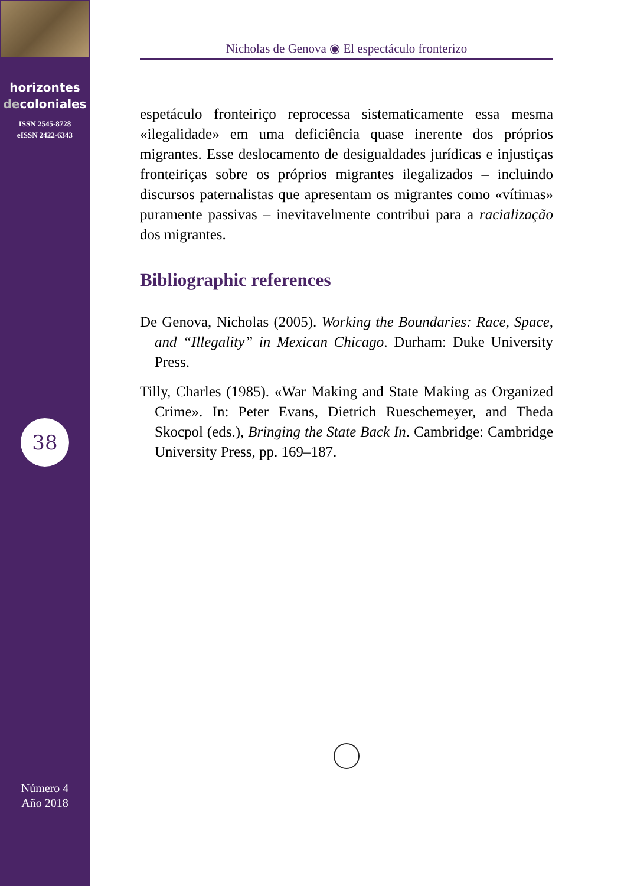horizontes
decoloniales
ISSN 2545-8728
eISSN 2422-6343
38
Número 4
Año 2018
Nicholas de Genova ◉ El espectáculo fronterizo
espetáculo fronteiriço reprocessa sistematicamente essa mesma «ilegalidade» em uma deficiência quase inerente dos próprios migrantes. Esse deslocamento de desigualdades jurídicas e injustiças fronteiriças sobre os próprios migrantes ilegalizados – incluindo discursos paternalistas que apresentam os migrantes como «vítimas» puramente passivas – inevitavelmente contribui para a racialização dos migrantes.
Bibliographic references
De Genova, Nicholas (2005). Working the Boundaries: Race, Space, and “Illegality” in Mexican Chicago. Durham: Duke University Press.
Tilly, Charles (1985). «War Making and State Making as Organized Crime». In: Peter Evans, Dietrich Rueschemeyer, and Theda Skocpol (eds.), Bringing the State Back In. Cambridge: Cambridge University Press, pp. 169–187.